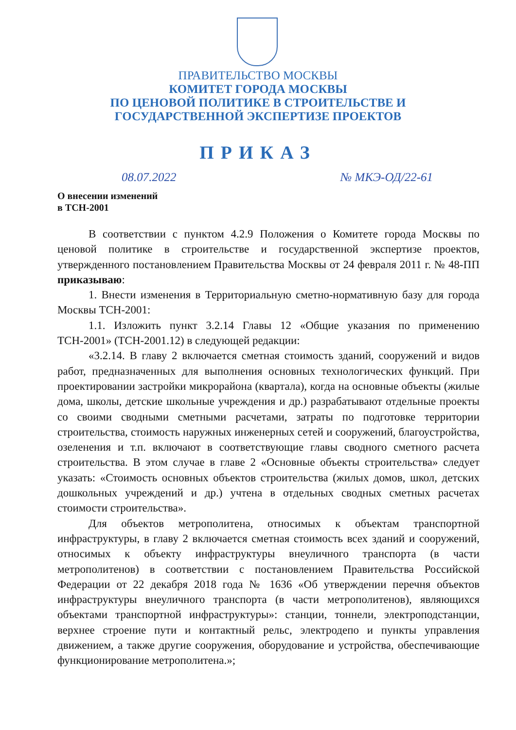ПРАВИТЕЛЬСТВО МОСКВЫ
КОМИТЕТ ГОРОДА МОСКВЫ
ПО ЦЕНОВОЙ ПОЛИТИКЕ В СТРОИТЕЛЬСТВЕ И
ГОСУДАРСТВЕННОЙ ЭКСПЕРТИЗЕ ПРОЕКТОВ
ПРИКАЗ
08.07.2022 № МКЭ-ОД/22-61
О внесении изменений
в ТСН-2001
В соответствии с пунктом 4.2.9 Положения о Комитете города Москвы по ценовой политике в строительстве и государственной экспертизе проектов, утвержденного постановлением Правительства Москвы от 24 февраля 2011 г. № 48-ПП приказываю:
1. Внести изменения в Территориальную сметно-нормативную базу для города Москвы ТСН-2001:
1.1. Изложить пункт 3.2.14 Главы 12 «Общие указания по применению ТСН-2001» (ТСН-2001.12) в следующей редакции:
«3.2.14. В главу 2 включается сметная стоимость зданий, сооружений и видов работ, предназначенных для выполнения основных технологических функций. При проектировании застройки микрорайона (квартала), когда на основные объекты (жилые дома, школы, детские школьные учреждения и др.) разрабатывают отдельные проекты со своими сводными сметными расчетами, затраты по подготовке территории строительства, стоимость наружных инженерных сетей и сооружений, благоустройства, озеленения и т.п. включают в соответствующие главы сводного сметного расчета строительства. В этом случае в главе 2 «Основные объекты строительства» следует указать: «Стоимость основных объектов строительства (жилых домов, школ, детских дошкольных учреждений и др.) учтена в отдельных сводных сметных расчетах стоимости строительства».
Для объектов метрополитена, относимых к объектам транспортной инфраструктуры, в главу 2 включается сметная стоимость всех зданий и сооружений, относимых к объекту инфраструктуры внеуличного транспорта (в части метрополитенов) в соответствии с постановлением Правительства Российской Федерации от 22 декабря 2018 года № 1636 «Об утверждении перечня объектов инфраструктуры внеуличного транспорта (в части метрополитенов), являющихся объектами транспортной инфраструктуры»: станции, тоннели, электроподстанции, верхнее строение пути и контактный рельс, электродепо и пункты управления движением, а также другие сооружения, оборудование и устройства, обеспечивающие функционирование метрополитена.»;